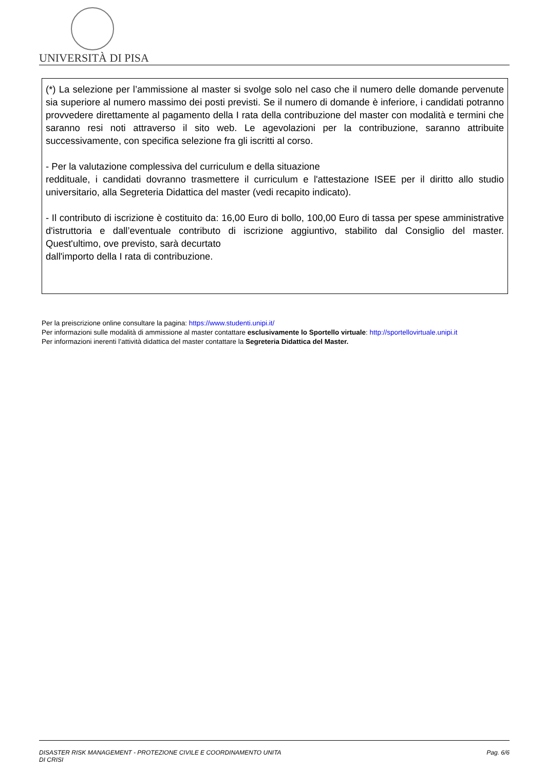UNIVERSITÀ DI PISA
(*) La selezione per l’ammissione al master si svolge solo nel caso che il numero delle domande pervenute sia superiore al numero massimo dei posti previsti. Se il numero di domande è inferiore, i candidati potranno provvedere direttamente al pagamento della I rata della contribuzione del master con modalità e termini che saranno resi noti attraverso il sito web. Le agevolazioni per la contribuzione, saranno attribuite successivamente, con specifica selezione fra gli iscritti al corso.
- Per la valutazione complessiva del curriculum e della situazione
reddituale, i candidati dovranno trasmettere il curriculum e l'attestazione ISEE per il diritto allo studio universitario, alla Segreteria Didattica del master (vedi recapito indicato).
- Il contributo di iscrizione è costituito da: 16,00 Euro di bollo, 100,00 Euro di tassa per spese amministrative d'istruttoria e dall’eventuale contributo di iscrizione aggiuntivo, stabilito dal Consiglio del master. Quest'ultimo, ove previsto, sarà decurtato
dall'importo della I rata di contribuzione.
Per la preiscrizione online consultare la pagina: https://www.studenti.unipi.it/
Per informazioni sulle modalità di ammissione al master contattare esclusivamente lo Sportello virtuale: http://sportellovirtuale.unipi.it
Per informazioni inerenti l’attività didattica del master contattare la Segreteria Didattica del Master.
DISASTER RISK MANAGEMENT - PROTEZIONE CIVILE E COORDINAMENTO UNITA
DI CRISI Pag. 6/6